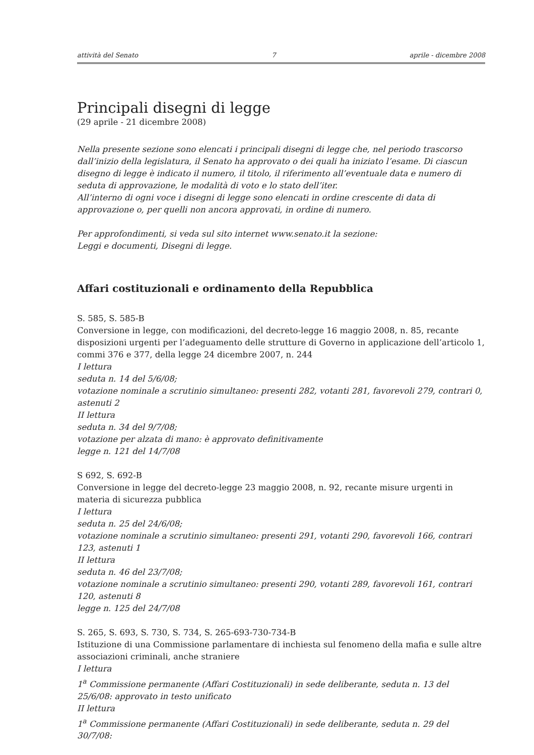attività del Senato 7 aprile - dicembre 2008
Principali disegni di legge
(29 aprile - 21 dicembre 2008)
Nella presente sezione sono elencati i principali disegni di legge che, nel periodo trascorso dall’inizio della legislatura, il Senato ha approvato o dei quali ha iniziato l’esame. Di ciascun disegno di legge è indicato il numero, il titolo, il riferimento all’eventuale data e numero di seduta di approvazione, le modalità di voto e lo stato dell’iter.
All’interno di ogni voce i disegni di legge sono elencati in ordine crescente di data di approvazione o, per quelli non ancora approvati, in ordine di numero.
Per approfondimenti, si veda sul sito internet www.senato.it la sezione:
Leggi e documenti, Disegni di legge.
Affari costituzionali e ordinamento della Repubblica
S. 585, S. 585-B
Conversione in legge, con modificazioni, del decreto-legge 16 maggio 2008, n. 85, recante disposizioni urgenti per l’adeguamento delle strutture di Governo in applicazione dell’articolo 1, commi 376 e 377, della legge 24 dicembre 2007, n. 244
I lettura
seduta n. 14 del 5/6/08;
votazione nominale a scrutinio simultaneo: presenti 282, votanti 281, favorevoli 279, contrari 0, astenuti 2
II lettura
seduta n. 34 del 9/7/08;
votazione per alzata di mano: è approvato definitivamente
legge n. 121 del 14/7/08
S 692, S. 692-B
Conversione in legge del decreto-legge 23 maggio 2008, n. 92, recante misure urgenti in materia di sicurezza pubblica
I lettura
seduta n. 25 del 24/6/08;
votazione nominale a scrutinio simultaneo: presenti 291, votanti 290, favorevoli 166, contrari 123, astenuti 1
II lettura
seduta n. 46 del 23/7/08;
votazione nominale a scrutinio simultaneo: presenti 290, votanti 289, favorevoli 161, contrari 120, astenuti 8
legge n. 125 del 24/7/08
S. 265, S. 693, S. 730, S. 734, S. 265-693-730-734-B
Istituzione di una Commissione parlamentare di inchiesta sul fenomeno della mafia e sulle altre associazioni criminali, anche straniere
I lettura
1<sup>a</sup> Commissione permanente (Affari Costituzionali) in sede deliberante, seduta n. 13 del 25/6/08: approvato in testo unificato
II lettura
1<sup>a</sup> Commissione permanente (Affari Costituzionali) in sede deliberante, seduta n. 29 del 30/7/08: